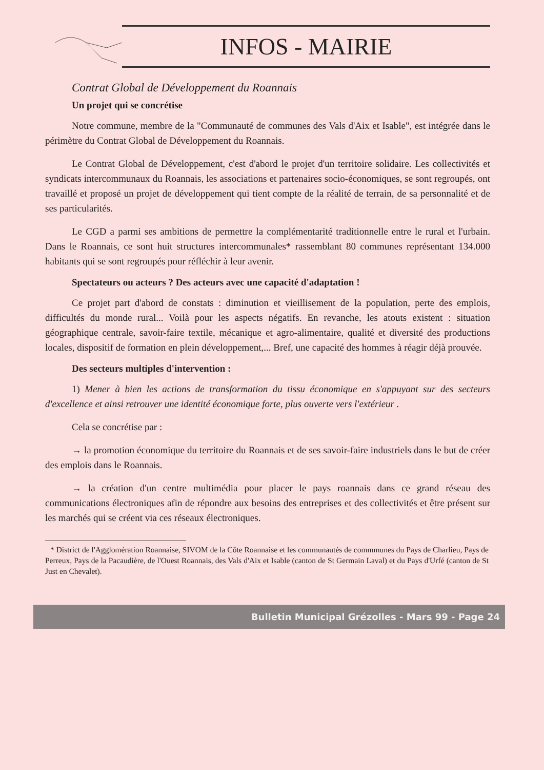INFOS - MAIRIE
Contrat Global de Développement du Roannais
Un projet qui se concrétise
Notre commune, membre de la "Communauté de communes des Vals d'Aix et Isable", est intégrée dans le périmètre du Contrat Global de Développement du Roannais.
Le Contrat Global de Développement, c'est d'abord le projet d'un territoire solidaire. Les collectivités et syndicats intercommunaux du Roannais, les associations et partenaires socio-économiques, se sont regroupés, ont travaillé et proposé un projet de développement qui tient compte de la réalité de terrain, de sa personnalité et de ses particularités.
Le CGD a parmi ses ambitions de permettre la complémentarité traditionnelle entre le rural et l'urbain. Dans le Roannais, ce sont huit structures intercommunales* rassemblant 80 communes représentant 134.000 habitants qui se sont regroupés pour réfléchir à leur avenir.
Spectateurs ou acteurs ? Des acteurs avec une capacité d'adaptation !
Ce projet part d'abord de constats : diminution et vieillisement de la population, perte des emplois, difficultés du monde rural... Voilà pour les aspects négatifs. En revanche, les atouts existent : situation géographique centrale, savoir-faire textile, mécanique et agro-alimentaire, qualité et diversité des productions locales, dispositif de formation en plein développement,... Bref, une capacité des hommes à réagir déjà prouvée.
Des secteurs multiples d'intervention :
1) Mener à bien les actions de transformation du tissu économique en s'appuyant sur des secteurs d'excellence et ainsi retrouver une identité économique forte, plus ouverte vers l'extérieur .
Cela se concrétise par :
→ la promotion économique du territoire du Roannais et de ses savoir-faire industriels dans le but de créer des emplois dans le Roannais.
→ la création d'un centre multimédia pour placer le pays roannais dans ce grand réseau des communications électroniques afin de répondre aux besoins des entreprises et des collectivités et être présent sur les marchés qui se créent via ces réseaux électroniques.
* District de l'Agglomération Roannaise, SIVOM de la Côte Roannaise et les communautés de commmunes du Pays de Charlieu, Pays de Perreux, Pays de la Pacaudière, de l'Ouest Roannais, des Vals d'Aix et Isable (canton de St Germain Laval) et du Pays d'Urfé (canton de St Just en Chevalet).
Bulletin Municipal Grézolles - Mars 99 - Page 24